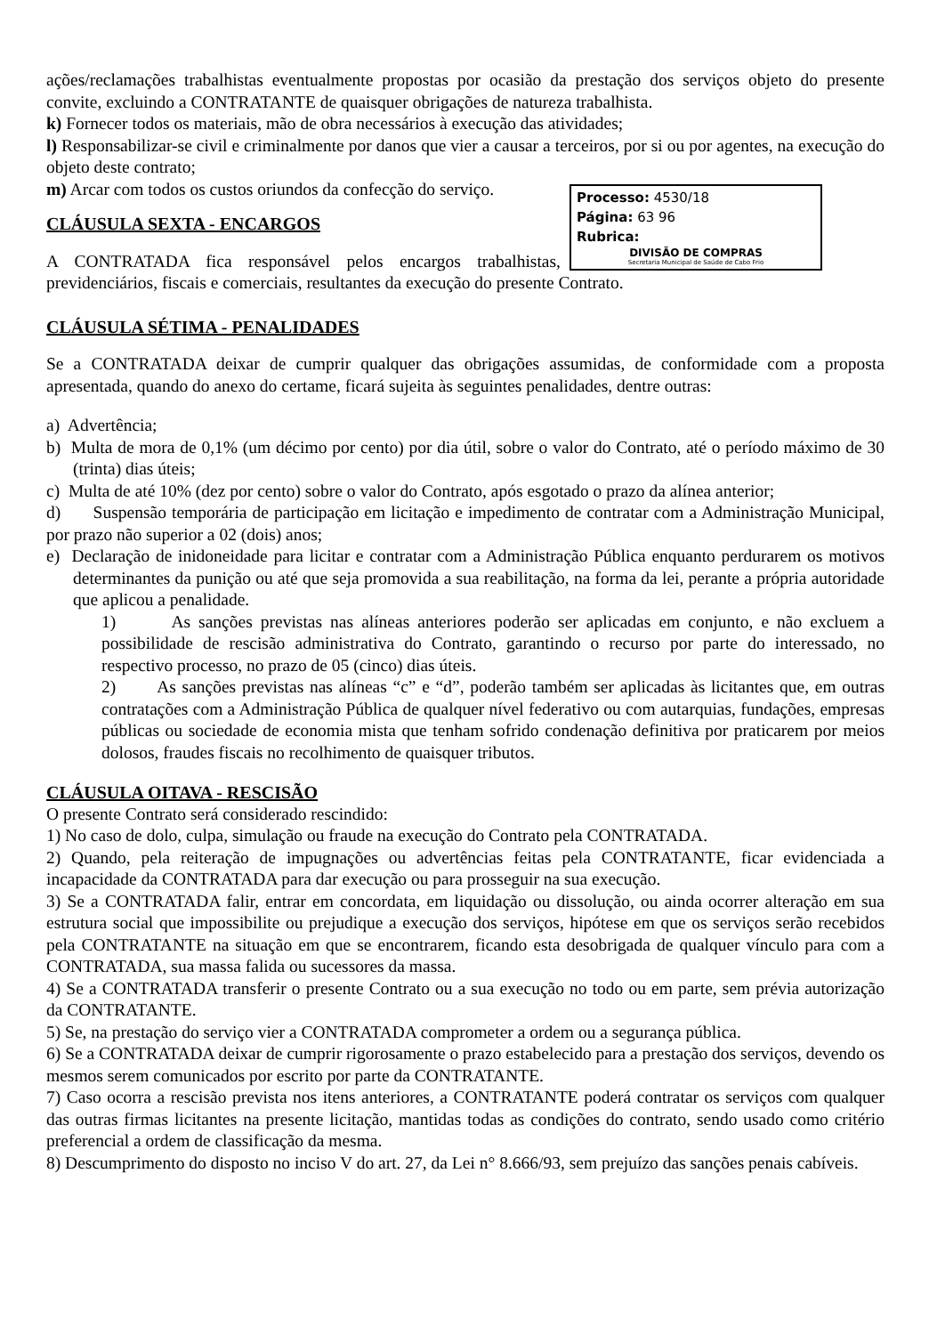ações/reclamações trabalhistas eventualmente propostas por ocasião da prestação dos serviços objeto do presente convite, excluindo a CONTRATANTE de quaisquer obrigações de natureza trabalhista.
k) Fornecer todos os materiais, mão de obra necessários à execução das atividades;
l) Responsabilizar-se civil e criminalmente por danos que vier a causar a terceiros, por si ou por agentes, na execução do objeto deste contrato;
Processo: 4530/18
Página: 63 96
Rubrica:
DIVISÃO DE COMPRAS
Secretaria Municipal de Saúde de Cabo Frio
m) Arcar com todos os custos oriundos da confecção do serviço.
CLÁUSULA SEXTA - ENCARGOS
A CONTRATADA fica responsável pelos encargos trabalhistas, previdenciários, fiscais e comerciais, resultantes da execução do presente Contrato.
CLÁUSULA SÉTIMA - PENALIDADES
Se a CONTRATADA deixar de cumprir qualquer das obrigações assumidas, de conformidade com a proposta apresentada, quando do anexo do certame, ficará sujeita às seguintes penalidades, dentre outras:
a) Advertência;
b) Multa de mora de 0,1% (um décimo por cento) por dia útil, sobre o valor do Contrato, até o período máximo de 30 (trinta) dias úteis;
c) Multa de até 10% (dez por cento) sobre o valor do Contrato, após esgotado o prazo da alínea anterior;
d) Suspensão temporária de participação em licitação e impedimento de contratar com a Administração Municipal, por prazo não superior a 02 (dois) anos;
e) Declaração de inidoneidade para licitar e contratar com a Administração Pública enquanto perdurarem os motivos determinantes da punição ou até que seja promovida a sua reabilitação, na forma da lei, perante a própria autoridade que aplicou a penalidade.
1) As sanções previstas nas alíneas anteriores poderão ser aplicadas em conjunto, e não excluem a possibilidade de rescisão administrativa do Contrato, garantindo o recurso por parte do interessado, no respectivo processo, no prazo de 05 (cinco) dias úteis.
2) As sanções previstas nas alíneas “c” e “d”, poderão também ser aplicadas às licitantes que, em outras contratações com a Administração Pública de qualquer nível federativo ou com autarquias, fundações, empresas públicas ou sociedade de economia mista que tenham sofrido condenação definitiva por praticarem por meios dolosos, fraudes fiscais no recolhimento de quaisquer tributos.
CLÁUSULA OITAVA - RESCISÃO
O presente Contrato será considerado rescindido:
1) No caso de dolo, culpa, simulação ou fraude na execução do Contrato pela CONTRATADA.
2) Quando, pela reiteração de impugnações ou advertências feitas pela CONTRATANTE, ficar evidenciada a incapacidade da CONTRATADA para dar execução ou para prosseguir na sua execução.
3) Se a CONTRATADA falir, entrar em concordata, em liquidação ou dissolução, ou ainda ocorrer alteração em sua estrutura social que impossibilite ou prejudique a execução dos serviços, hipótese em que os serviços serão recebidos pela CONTRATANTE na situação em que se encontrarem, ficando esta desobrigada de qualquer vínculo para com a CONTRATADA, sua massa falida ou sucessores da massa.
4) Se a CONTRATADA transferir o presente Contrato ou a sua execução no todo ou em parte, sem prévia autorização da CONTRATANTE.
5) Se, na prestação do serviço vier a CONTRATADA comprometer a ordem ou a segurança pública.
6) Se a CONTRATADA deixar de cumprir rigorosamente o prazo estabelecido para a prestação dos serviços, devendo os mesmos serem comunicados por escrito por parte da CONTRATANTE.
7) Caso ocorra a rescisão prevista nos itens anteriores, a CONTRATANTE poderá contratar os serviços com qualquer das outras firmas licitantes na presente licitação, mantidas todas as condições do contrato, sendo usado como critério preferencial a ordem de classificação da mesma.
8) Descumprimento do disposto no inciso V do art. 27, da Lei n° 8.666/93, sem prejuízo das sanções penais cabíveis.